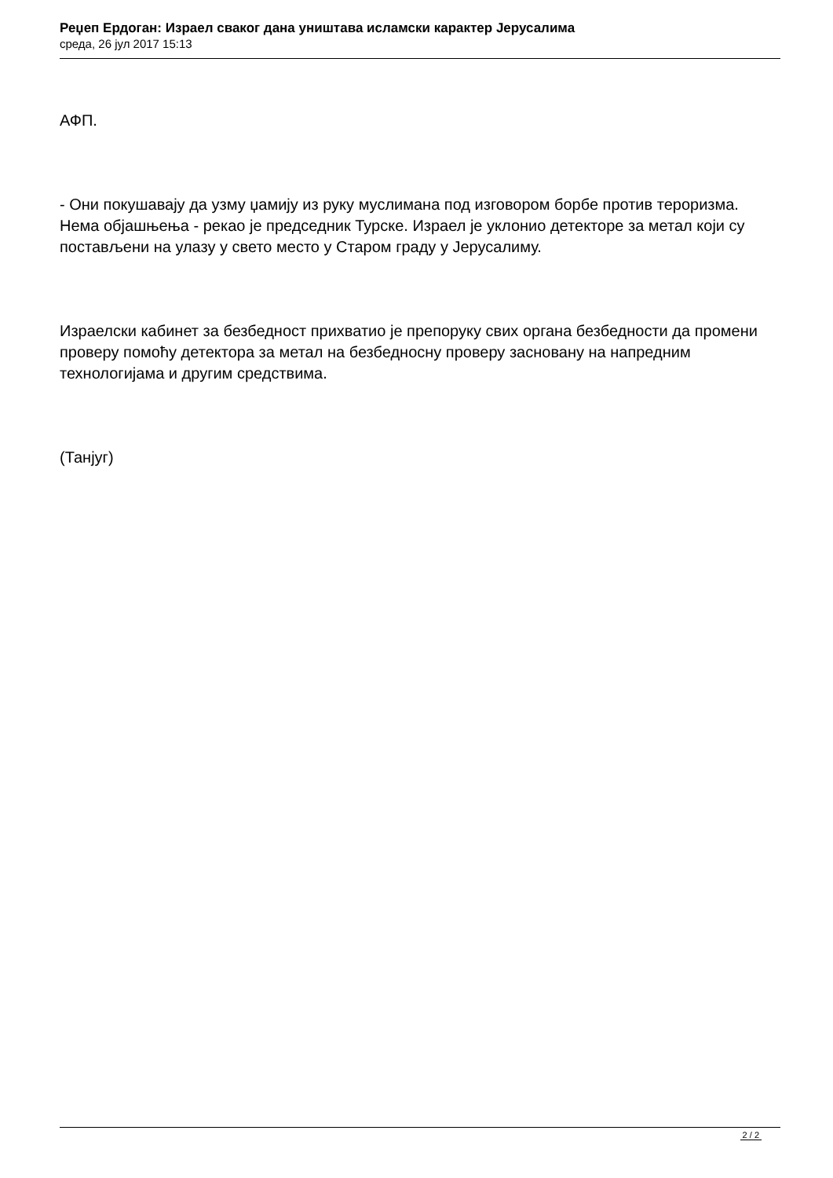Реџеп Ердоган: Израел сваког дана уништава исламски карактер Јерусалима
среда, 26 јул 2017 15:13
АФП.
- Они покушавају да узму џамију из руку муслимана под изговором борбе против тероризма. Нема објашњења - рекао је председник Турске. Израел је уклонио детекторе за метал који су постављени на улазу у свето место у Старом граду у Јерусалиму.
Израелски кабинет за безбедност прихватио је препоруку свих органа безбедности да промени проверу помоћу детектора за метал на безбедносну проверу засновану на напредним технологијама и другим средствима.
(Танјуг)
2 / 2